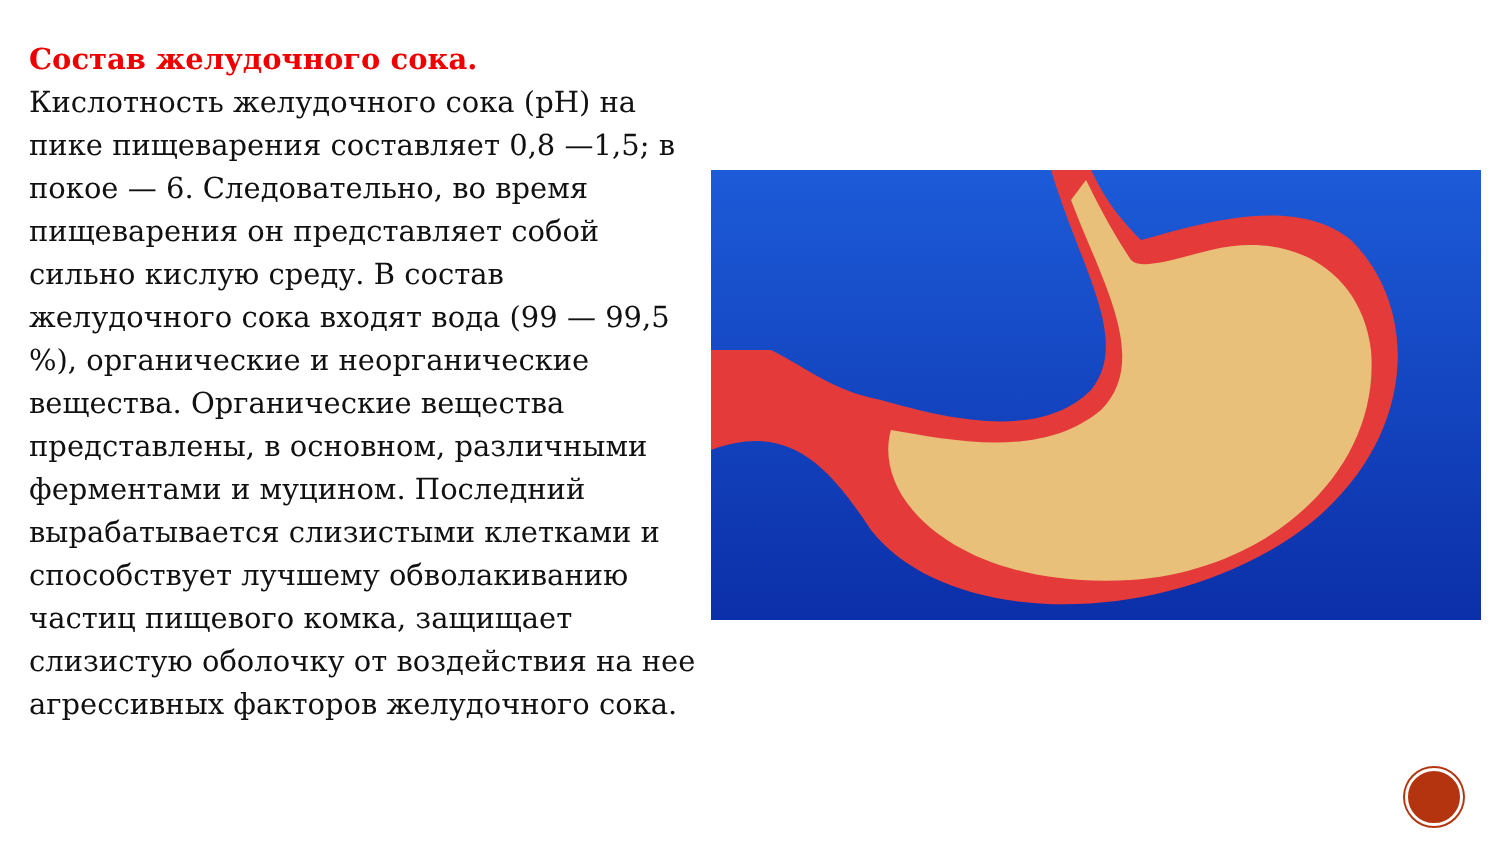Состав желудочного сока.
Кислотность желудочного сока (pH) на пике пищеварения составляет 0,8 —1,5; в покое — 6. Следовательно, во время пищеварения он представляет собой сильно кислую среду. В состав желудочного сока входят вода (99 — 99,5 %), органические и неорганические вещества. Органические вещества представлены, в основном, различными ферментами и муцином. Последний вырабатывается слизистыми клетками и способствует лучшему обволакиванию частиц пищевого комка, защищает слизистую оболочку от воздействия на нее агрессивных факторов желудочного сока.